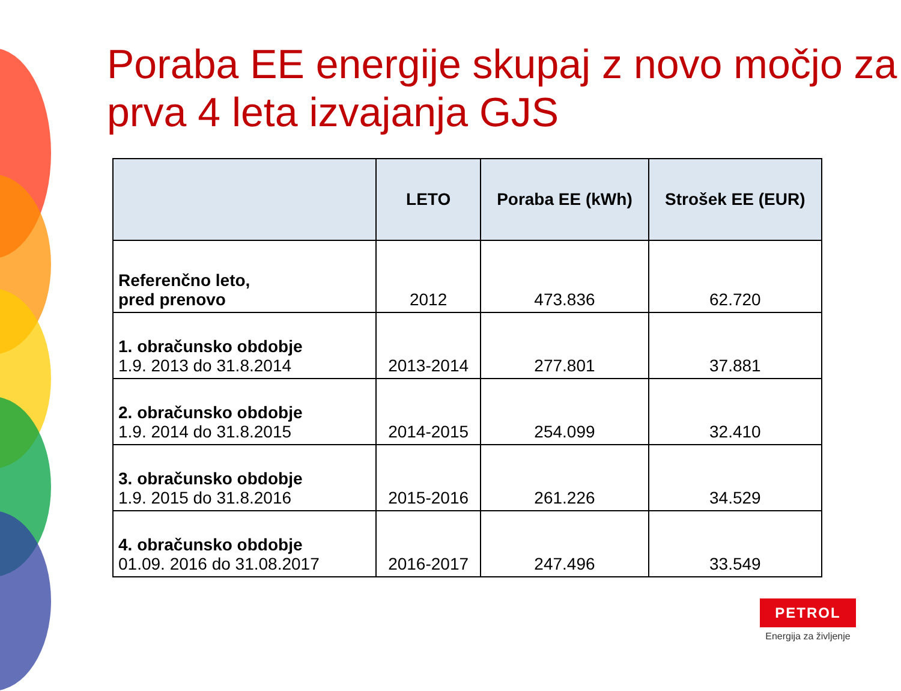Poraba EE energije skupaj z novo močjo za prva 4 leta izvajanja GJS
| | LETO | Poraba EE (kWh) | Strošek EE (EUR) |
| --- | --- | --- | --- |
| Referenčno leto, pred prenovo | 2012 | 473.836 | 62.720 |
| 1. obračunsko obdobje 1.9. 2013 do 31.8.2014 | 2013-2014 | 277.801 | 37.881 |
| 2. obračunsko obdobje 1.9. 2014 do 31.8.2015 | 2014-2015 | 254.099 | 32.410 |
| 3. obračunsko obdobje 1.9. 2015 do 31.8.2016 | 2015-2016 | 261.226 | 34.529 |
| 4. obračunsko obdobje 01.09. 2016 do 31.08.2017 | 2016-2017 | 247.496 | 33.549 |
PETROL
Energija za življenje